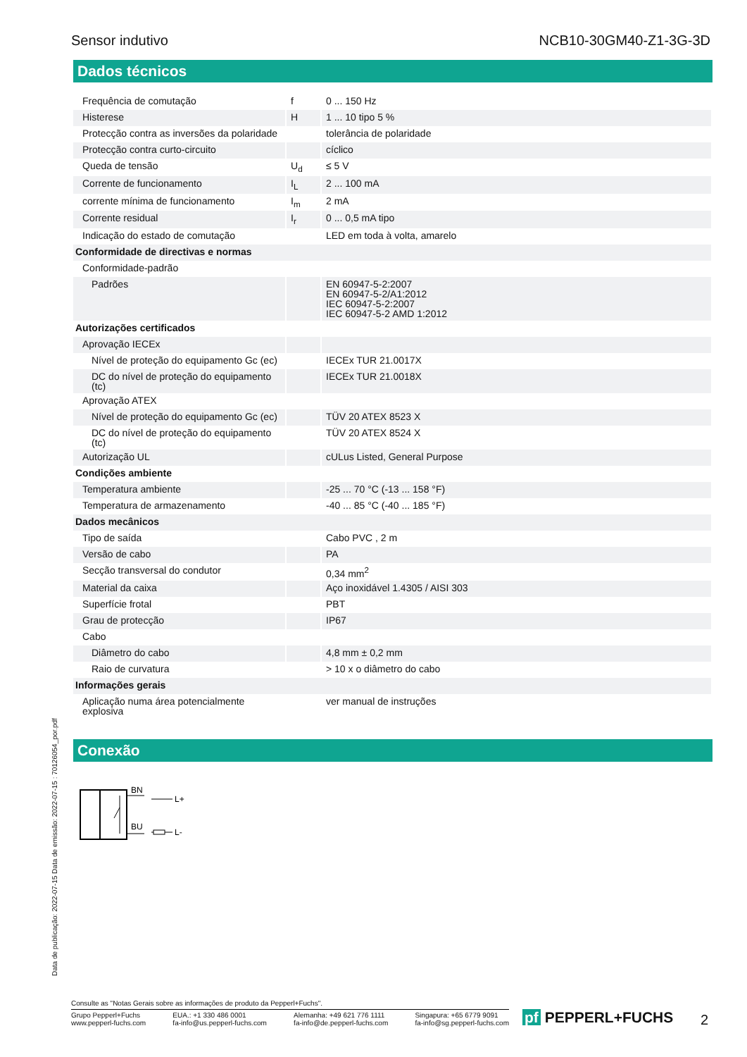Sensor indutivo NCB10-30GM40-Z1-3G-3D
Dados técnicos
| Frequência de comutação | f | 0 ... 150 Hz |
| Histerese | H | 1 ... 10 tipo 5 % |
| Protecção contra as inversões da polaridade | | tolerância de polaridade |
| Protecção contra curto-circuito | | cíclico |
| Queda de tensão | U<sub>d</sub> | ≤ 5 V |
| Corrente de funcionamento | I<sub>L</sub> | 2 ... 100 mA |
| corrente mínima de funcionamento | I<sub>m</sub> | 2 mA |
| Corrente residual | I<sub>r</sub> | 0 ... 0,5 mA tipo |
| Indicação do estado de comutação | | LED em toda à volta, amarelo |
| Conformidade de directivas e normas | | |
| Conformidade-padrão | | |
| Padrões | | EN 60947-5-2:2007 EN 60947-5-2/A1:2012 IEC 60947-5-2:2007 IEC 60947-5-2 AMD 1:2012 |
| Autorizações certificados | | |
| Aprovação IECEx | | |
| Nível de proteção do equipamento Gc (ec) | | IECEx TUR 21.0017X |
| DC do nível de proteção do equipamento (tc) | | IECEx TUR 21.0018X |
| Aprovação ATEX | | |
| Nível de proteção do equipamento Gc (ec) | | TÜV 20 ATEX 8523 X |
| DC do nível de proteção do equipamento (tc) | | TÜV 20 ATEX 8524 X |
| Autorização UL | | cULus Listed, General Purpose |
| Condições ambiente | | |
| Temperatura ambiente | | -25 ... 70 °C (-13 ... 158 °F) |
| Temperatura de armazenamento | | -40 ... 85 °C (-40 ... 185 °F) |
| Dados mecânicos | | |
| Tipo de saída | | Cabo PVC , 2 m |
| Versão de cabo | | PA |
| Secção transversal do condutor | | 0,34 mm<sup>2</sup> |
| Material da caixa | | Aço inoxidável 1.4305 / AISI 303 |
| Superfície frotal | | PBT |
| Grau de protecção | | IP67 |
| Cabo | | |
| Diâmetro do cabo | | 4,8 mm ± 0,2 mm |
| Raio de curvatura | | > 10 x o diâmetro do cabo |
| Informações gerais | | |
| Aplicação numa área potencialmente explosiva | | ver manual de instruções |
Conexão
BN
BU
L+
L-
Data de publicação: 2022-07-15 Data de emissão: 2022-07-15 : 70126054_por.pdf
Consulte as "Notas Gerais sobre as informações de produto da Pepperl+Fuchs".
Grupo Pepperl+Fuchs
www.pepperl-fuchs.com EUA.: +1 330 486 0001
fa-info@us.pepperl-fuchs.com Alemanha: +49 621 776 1111
fa-info@de.pepperl-fuchs.com Singapura: +65 6779 9091
fa-info@sg.pepperl-fuchs.com
pf PEPPERL+FUCHS 2